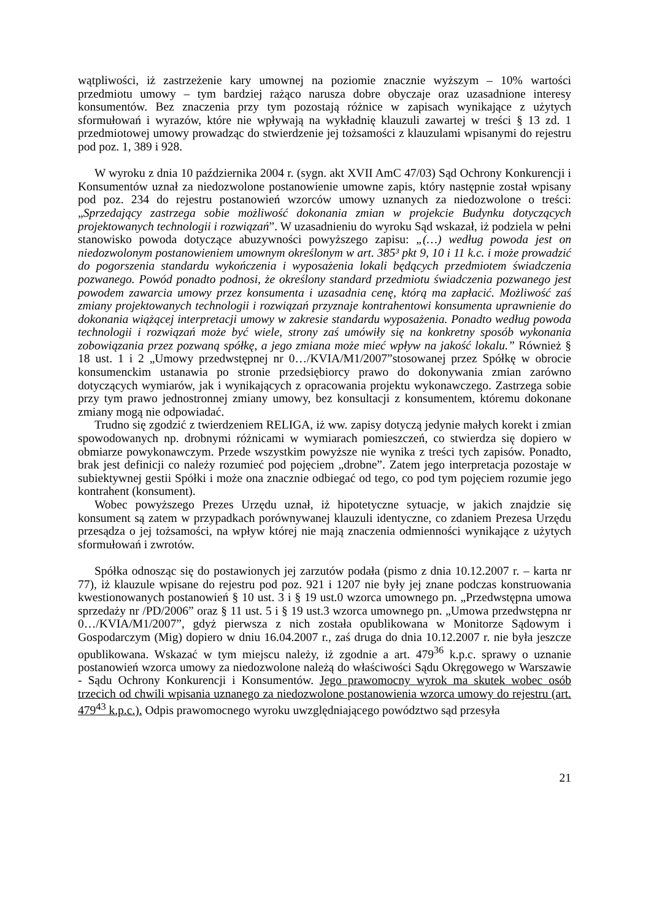wątpliwości, iż zastrzeżenie kary umownej na poziomie znacznie wyższym – 10% wartości przedmiotu umowy – tym bardziej rażąco narusza dobre obyczaje oraz uzasadnione interesy konsumentów. Bez znaczenia przy tym pozostają różnice w zapisach wynikające z użytych sformułowań i wyrazów, które nie wpływają na wykładnię klauzuli zawartej w treści § 13 zd. 1 przedmiotowej umowy prowadząc do stwierdzenie jej tożsamości z klauzulami wpisanymi do rejestru pod poz. 1, 389 i 928.
W wyroku z dnia 10 października 2004 r. (sygn. akt XVII AmC 47/03) Sąd Ochrony Konkurencji i Konsumentów uznał za niedozwolone postanowienie umowne zapis, który następnie został wpisany pod poz. 234 do rejestru postanowień wzorców umowy uznanych za niedozwolone o treści: „Sprzedający zastrzega sobie możliwość dokonania zmian w projekcie Budynku dotyczących projektowanych technologii i rozwiązań”. W uzasadnieniu do wyroku Sąd wskazał, iż podziela w pełni stanowisko powoda dotyczące abuzywności powyższego zapisu: „(…) według powoda jest on niedozwolonym postanowieniem umownym określonym w art. 385³ pkt 9, 10 i 11 k.c. i może prowadzić do pogorszenia standardu wykończenia i wyposażenia lokali będących przedmiotem świadczenia pozwanego. Powód ponadto podnosi, że określony standard przedmiotu świadczenia pozwanego jest powodem zawarcia umowy przez konsumenta i uzasadnia cenę, którą ma zapłacić. Możliwość zaś zmiany projektowanych technologii i rozwiązań przyznaje kontrahentowi konsumenta uprawnienie do dokonania wiążącej interpretacji umowy w zakresie standardu wyposażenia. Ponadto według powoda technologii i rozwiązań może być wiele, strony zaś umówiły się na konkretny sposób wykonania zobowiązania przez pozwaną spółkę, a jego zmiana może mieć wpływ na jakość lokalu.” Również § 18 ust. 1 i 2 „Umowy przedwstępnej nr 0…/KVIA/M1/2007”stosowanej przez Spółkę w obrocie konsumenckim ustanawia po stronie przedsiębiorcy prawo do dokonywania zmian zarówno dotyczących wymiarów, jak i wynikających z opracowania projektu wykonawczego. Zastrzega sobie przy tym prawo jednostronnej zmiany umowy, bez konsultacji z konsumentem, któremu dokonane zmiany mogą nie odpowiadać.
Trudno się zgodzić z twierdzeniem RELIGA, iż ww. zapisy dotyczą jedynie małych korekt i zmian spowodowanych np. drobnymi różnicami w wymiarach pomieszczeń, co stwierdza się dopiero w obmiarze powykonawczym. Przede wszystkim powyższe nie wynika z treści tych zapisów. Ponadto, brak jest definicji co należy rozumieć pod pojęciem „drobne”. Zatem jego interpretacja pozostaje w subiektywnej gestii Spółki i może ona znacznie odbiegać od tego, co pod tym pojęciem rozumie jego kontrahent (konsument).
Wobec powyższego Prezes Urzędu uznał, iż hipotetyczne sytuacje, w jakich znajdzie się konsument są zatem w przypadkach porównywanej klauzuli identyczne, co zdaniem Prezesa Urzędu przesądza o jej tożsamości, na wpływ której nie mają znaczenia odmienności wynikające z użytych sformułowań i zwrotów.
Spółka odnosząc się do postawionych jej zarzutów podała (pismo z dnia 10.12.2007 r. – karta nr 77), iż klauzule wpisane do rejestru pod poz. 921 i 1207 nie były jej znane podczas konstruowania kwestionowanych postanowień § 10 ust. 3 i § 19 ust.0 wzorca umownego pn. „Przedwstępna umowa sprzedaży nr /PD/2006” oraz § 11 ust. 5 i § 19 ust.3 wzorca umownego pn. „Umowa przedwstępna nr 0…/KVIA/M1/2007”, gdyż pierwsza z nich została opublikowana w Monitorze Sądowym i Gospodarczym (Mig) dopiero w dniu 16.04.2007 r., zaś druga do dnia 10.12.2007 r. nie była jeszcze opublikowana. Wskazać w tym miejscu należy, iż zgodnie a art. 479<sup>36</sup> k.p.c. sprawy o uznanie postanowień wzorca umowy za niedozwolone należą do właściwości Sądu Okręgowego w Warszawie - Sądu Ochrony Konkurencji i Konsumentów. Jego prawomocny wyrok ma skutek wobec osób trzecich od chwili wpisania uznanego za niedozwolone postanowienia wzorca umowy do rejestru (art. 479<sup>43</sup> k.p.c.). Odpis prawomocnego wyroku uwzględniającego powództwo sąd przesyła
21